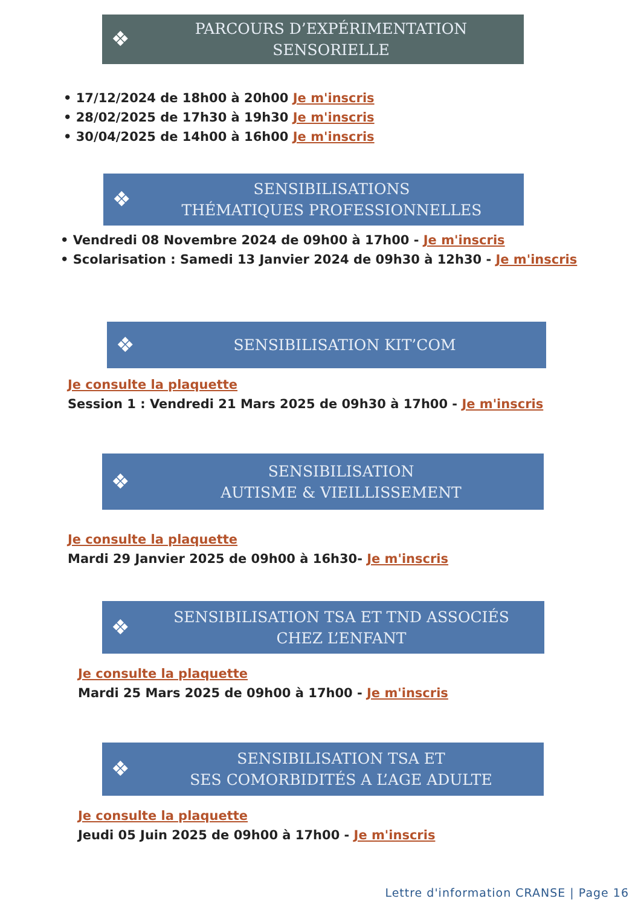❖
PARCOURS D’EXPÉRIMENTATION
SENSORIELLE
• 17/12/2024 de 18h00 à 20h00 Je m'inscris
• 28/02/2025 de 17h30 à 19h30 Je m'inscris
• 30/04/2025 de 14h00 à 16h00 Je m'inscris
❖
SENSIBILISATIONS
THÉMATIQUES PROFESSIONNELLES
• Vendredi 08 Novembre 2024 de 09h00 à 17h00 - Je m'inscris
• Scolarisation : Samedi 13 Janvier 2024 de 09h30 à 12h30 - Je m'inscris
❖
SENSIBILISATION KIT’COM
Je consulte la plaquette
Session 1 : Vendredi 21 Mars 2025 de 09h30 à 17h00 - Je m'inscris
❖
SENSIBILISATION
AUTISME & VIEILLISSEMENT
Je consulte la plaquette
Mardi 29 Janvier 2025 de 09h00 à 16h30- Je m'inscris
❖
SENSIBILISATION TSA ET TND ASSOCIÉS
CHEZ L’ENFANT
Je consulte la plaquette
Mardi 25 Mars 2025 de 09h00 à 17h00 - Je m'inscris
❖
SENSIBILISATION TSA ET
SES COMORBIDITÉS A L’AGE ADULTE
Je consulte la plaquette
Jeudi 05 Juin 2025 de 09h00 à 17h00 - Je m'inscris
Lettre d'information CRANSE | Page 16